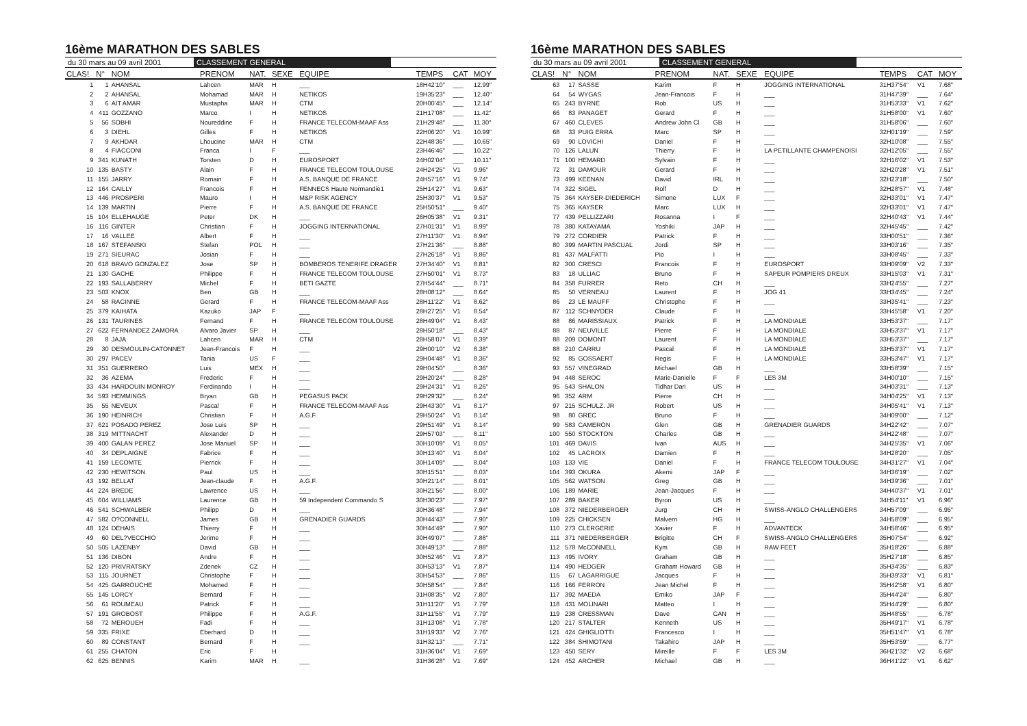16ème MARATHON DES SABLES
du 30 mars au 09 avril 2001 CLASSEMENT GENERAL
| CLAS! | N° | NOM | PRENOM | NAT. | SEXE | EQUIPE | TEMPS | CAT | MOY |
| --- | --- | --- | --- | --- | --- | --- | --- | --- | --- |
| 1 | 1 | AHANSAL | Lahcen | MAR | H | ___ | 18H42'10" | ___ | 12.99" |
| 2 | 2 | AHANSAL | Mohamad | MAR | H | NETIKOS | 19H35'23" | ___ | 12.40" |
| 3 | 6 | AIT AMAR | Mustapha | MAR | H | CTM | 20H00'45" | ___ | 12.14" |
| 4 | 411 | GOZZANO | Marco | I | H | NETIKOS | 21H17'08" | ___ | 11.42" |
| 5 | 56 | SOBHI | Noureddine | F | H | FRANCE TELECOM-MAAF Ass | 21H29'48" | ___ | 11.30" |
| 6 | 3 | DIEHL | Gilles | F | H | NETIKOS | 22H06'20" | V1 | 10.99" |
| 7 | 9 | AKHDAR | Lhoucine | MAR | H | CTM | 22H48'36" | ___ | 10.65" |
| 8 | 4 | FIACCONI | Franca | I | F | ___ | 23H46'46" | ___ | 10.22" |
| 9 | 341 | KUNATH | Torsten | D | H | EUROSPORT | 24H02'04" | ___ | 10.11" |
| 10 | 135 | BASTY | Alain | F | H | FRANCE TELECOM TOULOUSE | 24H24'25" | V1 | 9.96" |
| 11 | 155 | JARRY | Romain | F | H | A.S. BANQUE DE FRANCE | 24H57'16" | V1 | 9.74" |
| 12 | 164 | CAILLY | Francois | F | H | FENNECS Haute Normandie1 | 25H14'27" | V1 | 9.63" |
| 13 | 446 | PROSPERI | Mauro | I | H | M&P RISK AGENCY | 25H30'37" | V1 | 9.53" |
| 14 | 139 | MARTIN | Pierre | F | H | A.S. BANQUE DE FRANCE | 25H50'51" | ___ | 9.40" |
| 15 | 104 | ELLEHAUGE | Peter | DK | H | ___ | 26H05'38" | V1 | 9.31" |
| 16 | 116 | GINTER | Christian | F | H | JOGGING INTERNATIONAL | 27H01'31" | V1 | 8.99" |
| 17 | 16 | VALLEE | Albert | F | H | ___ | 27H11'30" | V1 | 8.94" |
| 18 | 167 | STEFANSKI | Stefan | POL | H | ___ | 27H21'36" | ___ | 8.88" |
| 19 | 271 | SIEURAC | Josian | F | H | ___ | 27H26'18" | V1 | 8.86" |
| 20 | 618 | BRAVO GONZALEZ | Jose | SP | H | BOMBEROS TENERIFE DRAGER | 27H34'40" | V1 | 8.81" |
| 21 | 130 | GACHE | Philippe | F | H | FRANCE TELECOM TOULOUSE | 27H50'01" | V1 | 8.73" |
| 22 | 193 | SALLABERRY | Michel | F | H | BETI GAZTE | 27H54'44" | ___ | 8.71" |
| 23 | 503 | KNOX | Ben | GB | H | ___ | 28H08'12" | ___ | 8.64" |
| 24 | 58 | RACINNE | Gerard | F | H | FRANCE TELECOM-MAAF Ass | 28H11'22" | V1 | 8.62" |
| 25 | 379 | KAIHATA | Kazuko | JAP | F | ___ | 28H27'25" | V1 | 8.54" |
| 26 | 131 | TAURINES | Fernand | F | H | FRANCE TELECOM TOULOUSE | 28H49'04" | V1 | 8.43" |
| 27 | 622 | FERNANDEZ ZAMORA | Alvaro Javier | SP | H | ___ | 28H50'18" | ___ | 8.43" |
| 28 | 8 | JAJA | Lahcen | MAR | H | CTM | 28H58'07" | V1 | 8.39" |
| 29 | 30 | DESMOULIN-CATONNET | Jean-Francois | F | H | ___ | 29H00'10" | V2 | 8.38" |
| 30 | 297 | PACEV | Tania | US | F | ___ | 29H04'48" | V1 | 8.36" |
| 31 | 351 | GUERRERO | Luis | MEX | H | ___ | 29H04'50" | ___ | 8.36" |
| 32 | 36 | AZEMA | Frederic | F | H | ___ | 29H20'24" | ___ | 8.28" |
| 33 | 434 | HARDOUIN MONROY | Ferdinando | I | H | ___ | 29H24'31" | V1 | 8.26" |
| 34 | 593 | HEMMINGS | Bryan | GB | H | PEGASUS PACK | 29H29'32" | ___ | 8.24" |
| 35 | 55 | NEVEUX | Pascal | F | H | FRANCE TELECOM-MAAF Ass | 29H43'30" | V1 | 8.17" |
| 36 | 190 | HEINRICH | Christian | F | H | A.G.F. | 29H50'24" | V1 | 8.14" |
| 37 | 621 | POSADO PEREZ | Jose Luis | SP | H | ___ | 29H51'49" | V1 | 8.14" |
| 38 | 319 | MITTNACHT | Alexander | D | H | ___ | 29H57'03" | ___ | 8.11" |
| 39 | 400 | GALAN PEREZ | Jose Manuel | SP | H | ___ | 30H10'09" | V1 | 8.05" |
| 40 | 34 | DEPLAIGNE | Fabrice | F | H | ___ | 30H13'40" | V1 | 8.04" |
| 41 | 159 | LECOMTE | Pierrick | F | H | ___ | 30H14'09" | ___ | 8.04" |
| 42 | 230 | HEWITSON | Paul | US | H | ___ | 30H15'51" | ___ | 8.03" |
| 43 | 192 | BELLAT | Jean-claude | F | H | A.G.F. | 30H21'14" | ___ | 8.01" |
| 44 | 224 | BREDE | Lawrence | US | H | ___ | 30H21'56" | ___ | 8.00" |
| 45 | 604 | WILLIAMS | Laurence | GB | H | 59 Independent Commando S | 30H30'23" | ___ | 7.97" |
| 46 | 541 | SCHWALBER | Philipp | D | H | ___ | 30H36'48" | ___ | 7.94" |
| 47 | 582 | O?CONNELL | James | GB | H | GRENADIER GUARDS | 30H44'43" | ___ | 7.90" |
| 48 | 124 | DEHAIS | Thierry | F | H | ___ | 30H44'49" | ___ | 7.90" |
| 49 | 60 | DEL?VECCHIO | Jerime | F | H | ___ | 30H49'07" | ___ | 7.88" |
| 50 | 505 | LAZENBY | David | GB | H | ___ | 30H49'13" | ___ | 7.88" |
| 51 | 136 | DIBON | Andre | F | H | ___ | 30H52'46" | V1 | 7.87" |
| 52 | 120 | PRIVRATSKY | Zdenek | CZ | H | ___ | 30H53'13" | V1 | 7.87" |
| 53 | 115 | JOURNET | Christophe | F | H | ___ | 30H54'53" | ___ | 7.86" |
| 54 | 425 | GARROUCHE | Mohamed | F | H | ___ | 30H58'54" | ___ | 7.84" |
| 55 | 145 | LORCY | Bernard | F | H | ___ | 31H08'35" | V2 | 7.80" |
| 56 | 61 | ROUMEAU | Patrick | F | H | ___ | 31H11'20" | V1 | 7.79" |
| 57 | 191 | GROBOST | Philippe | F | H | A.G.F. | 31H11'55" | V1 | 7.79" |
| 58 | 72 | MEROUEH | Fadi | F | H | ___ | 31H13'08" | V1 | 7.78" |
| 59 | 335 | FRIXE | Eberhard | D | H | ___ | 31H19'33" | V2 | 7.76" |
| 60 | 89 | CONSTANT | Bernard | F | H | ___ | 31H32'13" | ___ | 7.71" |
| 61 | 255 | CHATON | Eric | F | H | | 31H36'04" | V1 | 7.69" |
| 62 | 625 | BENNIS | Karim | MAR | H | ___ | 31H36'28" | V1 | 7.69" |
16ème MARATHON DES SABLES
du 30 mars au 09 avril 2001 CLASSEMENT GENERAL
| CLAS! | N° | NOM | PRENOM | NAT. | SEXE | EQUIPE | TEMPS | CAT | MOY |
| --- | --- | --- | --- | --- | --- | --- | --- | --- | --- |
| 63 | 17 | SASSE | Karim | F | H | JOGGING INTERNATIONAL | 31H37'54" | V1 | 7.68" |
| 64 | 54 | WYGAS | Jean-Francois | F | H | ___ | 31H47'39" | ___ | 7.64" |
| 65 | 243 | BYRNE | Rob | US | H | ___ | 31H53'33" | V1 | 7.62" |
| 66 | 83 | PANAGET | Gerard | F | H | ___ | 31H58'00" | V1 | 7.60" |
| 67 | 460 | CLEVES | Andrew John Cl | GB | H | ___ | 31H58'06" | ___ | 7.60" |
| 68 | 33 | PUIG ERRA | Marc | SP | H | ___ | 32H01'19" | ___ | 7.59" |
| 69 | 90 | LOVICHI | Daniel | F | H | ___ | 32H10'08" | ___ | 7.55" |
| 70 | 126 | LALUN | Thierry | F | H | LA PETILLANTE CHAMPENOISI | 32H12'05" | ___ | 7.55" |
| 71 | 100 | HEMARD | Sylvain | F | H | ___ | 32H16'02" | V1 | 7.53" |
| 72 | 31 | DAMOUR | Gerard | F | H | ___ | 32H20'28" | V1 | 7.51" |
| 73 | 499 | KEENAN | David | IRL | H | ___ | 32H23'18" | ___ | 7.50" |
| 74 | 322 | SIGEL | Rolf | D | H | ___ | 32H28'57" | V1 | 7.48" |
| 75 | 364 | KAYSER-DIEDERICH | Simone | LUX | F | ___ | 32H33'01" | V1 | 7.47" |
| 75 | 365 | KAYSER | Marc | LUX | H | ___ | 32H33'01" | V1 | 7.47" |
| 77 | 439 | PELLIZZARI | Rosanna | I | F | ___ | 32H40'43" | V1 | 7.44" |
| 78 | 380 | KATAYAMA | Yoshiki | JAP | H | ___ | 32H45'45" | ___ | 7.42" |
| 79 | 272 | CORDIER | Patrick | F | H | ___ | 33H00'51" | ___ | 7.36" |
| 80 | 399 | MARTIN PASCUAL | Jordi | SP | H | ___ | 33H03'16" | ___ | 7.35" |
| 81 | 437 | MALFATTI | Pio | I | H | ___ | 33H08'45" | ___ | 7.33" |
| 82 | 300 | CRESCI | Francois | F | H | EUROSPORT | 33H09'09" | V2 | 7.33" |
| 83 | 18 | ULLIAC | Bruno | F | H | SAPEUR POMPIERS DREUX | 33H15'03" | V1 | 7.31" |
| 84 | 358 | FURRER | Reto | CH | H | ___ | 33H24'55" | ___ | 7.27" |
| 85 | 50 | VERNEAU | Laurent | F | H | JOG 41 | 33H34'45" | ___ | 7.24" |
| 86 | 23 | LE MAUFF | Christophe | F | H | ___ | 33H35'41" | ___ | 7.23" |
| 87 | 112 | SCHNYDER | Claude | F | H | ___ | 33H45'58" | V1 | 7.20" |
| 88 | 86 | MARISSIAUX | Patrick | F | H | LA MONDIALE | 33H53'37" | ___ | 7.17" |
| 88 | 87 | NEUVILLE | Pierre | F | H | LA MONDIALE | 33H53'37" | V1 | 7.17" |
| 88 | 209 | DOMONT | Laurent | F | H | LA MONDIALE | 33H53'37" | ___ | 7.17" |
| 88 | 210 | CARRU | Pascal | F | H | LA MONDIALE | 33H53'37" | V1 | 7.17" |
| 92 | 85 | GOSSAERT | Regis | F | H | LA MONDIALE | 33H53'47" | V1 | 7.17" |
| 93 | 557 | VINEGRAD | Michael | GB | H | ___ | 33H58'39" | ___ | 7.15" |
| 94 | 448 | SEROC | Marie-Danielle | F | F | LES 3M | 34H00'10" | ___ | 7.15" |
| 95 | 543 | SHALON | Tidhar Dari | US | H | ___ | 34H03'31" | ___ | 7.13" |
| 96 | 352 | ARM | Pierre | CH | H | ___ | 34H04'25" | V1 | 7.13" |
| 97 | 215 | SCHULZ. JR | Robert | US | H | ___ | 34H05'41" | V1 | 7.13" |
| 98 | 80 | GREC | Bruno | F | H | ___ | 34H09'00" | ___ | 7.12" |
| 99 | 583 | CAMERON | Glen | GB | H | GRENADIER GUARDS | 34H22'42" | ___ | 7.07" |
| 100 | 550 | STOCKTON | Charles | GB | H | ___ | 34H22'48" | ___ | 7.07" |
| 101 | 469 | DAVIS | Ivan | AUS | H | ___ | 34H25'35" | V1 | 7.06" |
| 102 | 45 | LACROIX | Damien | F | H | ___ | 34H28'20" | ___ | 7.05" |
| 103 | 133 | VIE | Daniel | F | H | FRANCE TELECOM TOULOUSE | 34H31'27" | V1 | 7.04" |
| 104 | 393 | OKURA | Akemi | JAP | F | ___ | 34H36'19" | ___ | 7.02" |
| 105 | 562 | WATSON | Greg | GB | H | ___ | 34H39'36" | ___ | 7.01" |
| 106 | 189 | MARIE | Jean-Jacques | F | H | ___ | 34H40'37" | V1 | 7.01" |
| 107 | 289 | BAKER | Byron | US | H | ___ | 34H54'11" | V1 | 6.96" |
| 108 | 372 | NIEDERBERGER | Jurg | CH | H | SWISS-ANGLO CHALLENGERS | 34H57'09" | ___ | 6.95" |
| 109 | 225 | CHICKSEN | Malvern | HG | H | ___ | 34H58'09" | ___ | 6.95" |
| 110 | 273 | CLERGERIE | Xavier | F | H | ADVANTECK | 34H58'46" | ___ | 6.95" |
| 111 | 371 | NIEDERBERGER | Brigitte | CH | F | SWISS-ANGLO CHALLENGERS | 35H07'54" | ___ | 6.92" |
| 112 | 578 | McCONNELL | Kym | GB | H | RAW FEET | 35H18'26" | ___ | 6.88" |
| 113 | 495 | IVORY | Graham | GB | H | ___ | 35H27'18" | ___ | 6.85" |
| 114 | 490 | HEDGER | Graham Howard | GB | H | ___ | 35H34'35" | ___ | 6.83" |
| 115 | 67 | LAGARRIGUE | Jacques | F | H | ___ | 35H39'33" | V1 | 6.81" |
| 116 | 166 | FERRON | Jean Michel | F | H | ___ | 35H42'58" | V1 | 6.80" |
| 117 | 392 | MAEDA | Emiko | JAP | F | ___ | 35H44'24" | ___ | 6.80" |
| 118 | 431 | MOLINARI | Matteo | I | H | ___ | 35H44'29" | ___ | 6.80" |
| 119 | 238 | CRESSMAN | Dave | CAN | H | ___ | 35H48'55" | ___ | 6.78" |
| 120 | 217 | STALTER | Kenneth | US | H | ___ | 35H49'17" | V1 | 6.78" |
| 121 | 424 | GHIGLIOTTI | Francesco | I | H | ___ | 35H51'47" | V1 | 6.78" |
| 122 | 384 | SHIMOTANI | Takahiro | JAP | H | ___ | 35H53'59" | ___ | 6.77" |
| 123 | 450 | SERY | Mireille | F | F | LES 3M | 36H21'32" | V2 | 6.68" |
| 124 | 452 | ARCHER | Michael | GB | H | ___ | 36H41'22" | V1 | 6.62" |